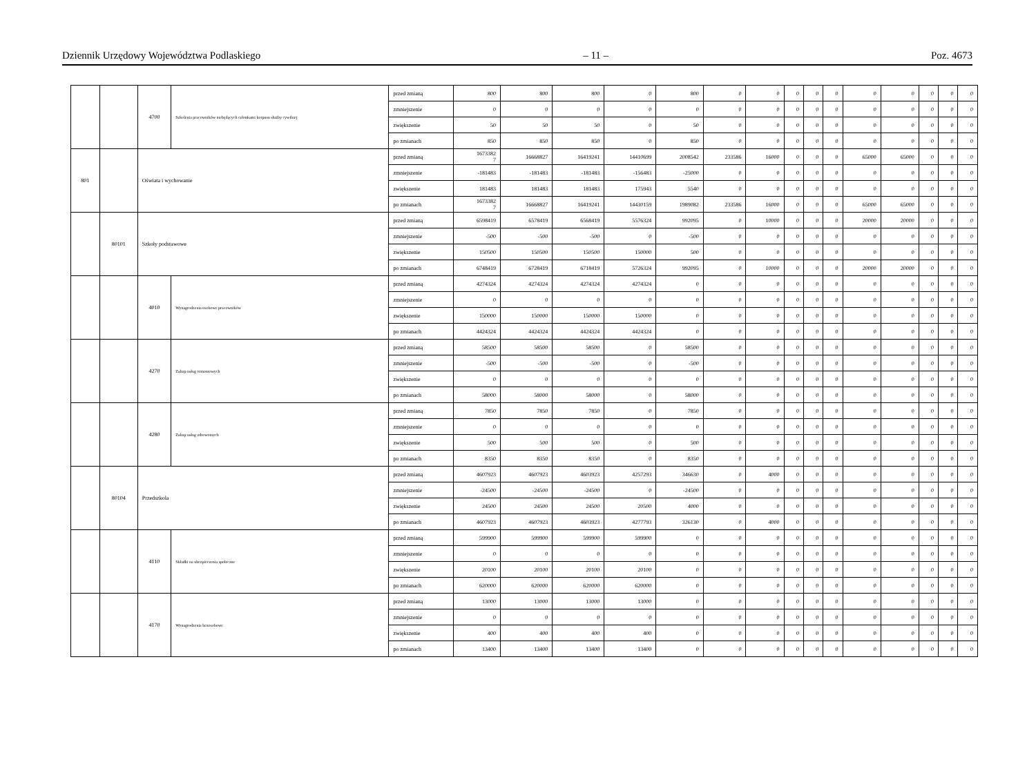Dziennik Urzędowy Województwa Podlaskiego – 11 – Poz. 4673
| | | 4700 | Szkolenia pracowników niebędących członkami korpusu służby cywilnej | przed zmianą | 800 | 800 | 800 | 0 | 800 | 0 | 0 | 0 | 0 | 0 | 0 | 0 | 0 | 0 | 0 |
| | | | | zmniejszenie | 0 | 0 | 0 | 0 | 0 | 0 | 0 | 0 | 0 | 0 | 0 | 0 | 0 | 0 | 0 |
| | | | | zwiększenie | 50 | 50 | 50 | 0 | 50 | 0 | 0 | 0 | 0 | 0 | 0 | 0 | 0 | 0 | 0 |
| | | | | po zmianach | 850 | 850 | 850 | 0 | 850 | 0 | 0 | 0 | 0 | 0 | 0 | 0 | 0 | 0 | 0 |
| 801 | | Oświata i wychowanie | | przed zmianą | 1673382 7 | 16668827 | 16419241 | 14410699 | 2008542 | 233586 | 16000 | 0 | 0 | 0 | 65000 | 65000 | 0 | 0 | 0 |
| | | | | zmniejszenie | -181483 | -181483 | -181483 | -156483 | -25000 | 0 | 0 | 0 | 0 | 0 | 0 | 0 | 0 | 0 | 0 |
| | | | | zwiększenie | 181483 | 181483 | 181483 | 175943 | 5540 | 0 | 0 | 0 | 0 | 0 | 0 | 0 | 0 | 0 | 0 |
| | | | | po zmianach | 1673382 7 | 16668827 | 16419241 | 14430159 | 1989082 | 233586 | 16000 | 0 | 0 | 0 | 65000 | 65000 | 0 | 0 | 0 |
| | 80101 | Szkoły podstawowe | | przed zmianą | 6598419 | 6578419 | 6568419 | 5576324 | 992095 | 0 | 10000 | 0 | 0 | 0 | 20000 | 20000 | 0 | 0 | 0 |
| | | | | zmniejszenie | -500 | -500 | -500 | 0 | -500 | 0 | 0 | 0 | 0 | 0 | 0 | 0 | 0 | 0 | 0 |
| | | | | zwiększenie | 150500 | 150500 | 150500 | 150000 | 500 | 0 | 0 | 0 | 0 | 0 | 0 | 0 | 0 | 0 | 0 |
| | | | | po zmianach | 6748419 | 6728419 | 6718419 | 5726324 | 992095 | 0 | 10000 | 0 | 0 | 0 | 20000 | 20000 | 0 | 0 | 0 |
| | | 4010 | Wynagrodzenia osobowe pracowników | przed zmianą | 4274324 | 4274324 | 4274324 | 4274324 | 0 | 0 | 0 | 0 | 0 | 0 | 0 | 0 | 0 | 0 | 0 |
| | | | | zmniejszenie | 0 | 0 | 0 | 0 | 0 | 0 | 0 | 0 | 0 | 0 | 0 | 0 | 0 | 0 | 0 |
| | | | | zwiększenie | 150000 | 150000 | 150000 | 150000 | 0 | 0 | 0 | 0 | 0 | 0 | 0 | 0 | 0 | 0 | 0 |
| | | | | po zmianach | 4424324 | 4424324 | 4424324 | 4424324 | 0 | 0 | 0 | 0 | 0 | 0 | 0 | 0 | 0 | 0 | 0 |
| | | 4270 | Zakup usług remontowych | przed zmianą | 58500 | 58500 | 58500 | 0 | 58500 | 0 | 0 | 0 | 0 | 0 | 0 | 0 | 0 | 0 | 0 |
| | | | | zmniejszenie | -500 | -500 | -500 | 0 | -500 | 0 | 0 | 0 | 0 | 0 | 0 | 0 | 0 | 0 | 0 |
| | | | | zwiększenie | 0 | 0 | 0 | 0 | 0 | 0 | 0 | 0 | 0 | 0 | 0 | 0 | 0 | 0 | 0 |
| | | | | po zmianach | 58000 | 58000 | 58000 | 0 | 58000 | 0 | 0 | 0 | 0 | 0 | 0 | 0 | 0 | 0 | 0 |
| | | 4280 | Zakup usług zdrowotnych | przed zmianą | 7850 | 7850 | 7850 | 0 | 7850 | 0 | 0 | 0 | 0 | 0 | 0 | 0 | 0 | 0 | 0 |
| | | | | zmniejszenie | 0 | 0 | 0 | 0 | 0 | 0 | 0 | 0 | 0 | 0 | 0 | 0 | 0 | 0 | 0 |
| | | | | zwiększenie | 500 | 500 | 500 | 0 | 500 | 0 | 0 | 0 | 0 | 0 | 0 | 0 | 0 | 0 | 0 |
| | | | | po zmianach | 8350 | 8350 | 8350 | 0 | 8350 | 0 | 0 | 0 | 0 | 0 | 0 | 0 | 0 | 0 | 0 |
| | 80104 | Przedszkola | | przed zmianą | 4607923 | 4607923 | 4603923 | 4257293 | 346630 | 0 | 4000 | 0 | 0 | 0 | 0 | 0 | 0 | 0 | 0 |
| | | | | zmniejszenie | -24500 | -24500 | -24500 | 0 | -24500 | 0 | 0 | 0 | 0 | 0 | 0 | 0 | 0 | 0 | 0 |
| | | | | zwiększenie | 24500 | 24500 | 24500 | 20500 | 4000 | 0 | 0 | 0 | 0 | 0 | 0 | 0 | 0 | 0 | 0 |
| | | | | po zmianach | 4607923 | 4607923 | 4603923 | 4277793 | 326130 | 0 | 4000 | 0 | 0 | 0 | 0 | 0 | 0 | 0 | 0 |
| | | 4110 | Składki na ubezpieczenia społeczne | przed zmianą | 599900 | 599900 | 599900 | 599900 | 0 | 0 | 0 | 0 | 0 | 0 | 0 | 0 | 0 | 0 | 0 |
| | | | | zmniejszenie | 0 | 0 | 0 | 0 | 0 | 0 | 0 | 0 | 0 | 0 | 0 | 0 | 0 | 0 | 0 |
| | | | | zwiększenie | 20100 | 20100 | 20100 | 20100 | 0 | 0 | 0 | 0 | 0 | 0 | 0 | 0 | 0 | 0 | 0 |
| | | | | po zmianach | 620000 | 620000 | 620000 | 620000 | 0 | 0 | 0 | 0 | 0 | 0 | 0 | 0 | 0 | 0 | 0 |
| | | 4170 | Wynagrodzenia bezosobowe | przed zmianą | 13000 | 13000 | 13000 | 13000 | 0 | 0 | 0 | 0 | 0 | 0 | 0 | 0 | 0 | 0 | 0 |
| | | | | zmniejszenie | 0 | 0 | 0 | 0 | 0 | 0 | 0 | 0 | 0 | 0 | 0 | 0 | 0 | 0 | 0 |
| | | | | zwiększenie | 400 | 400 | 400 | 400 | 0 | 0 | 0 | 0 | 0 | 0 | 0 | 0 | 0 | 0 | 0 |
| | | | | po zmianach | 13400 | 13400 | 13400 | 13400 | 0 | 0 | 0 | 0 | 0 | 0 | 0 | 0 | 0 | 0 | 0 |